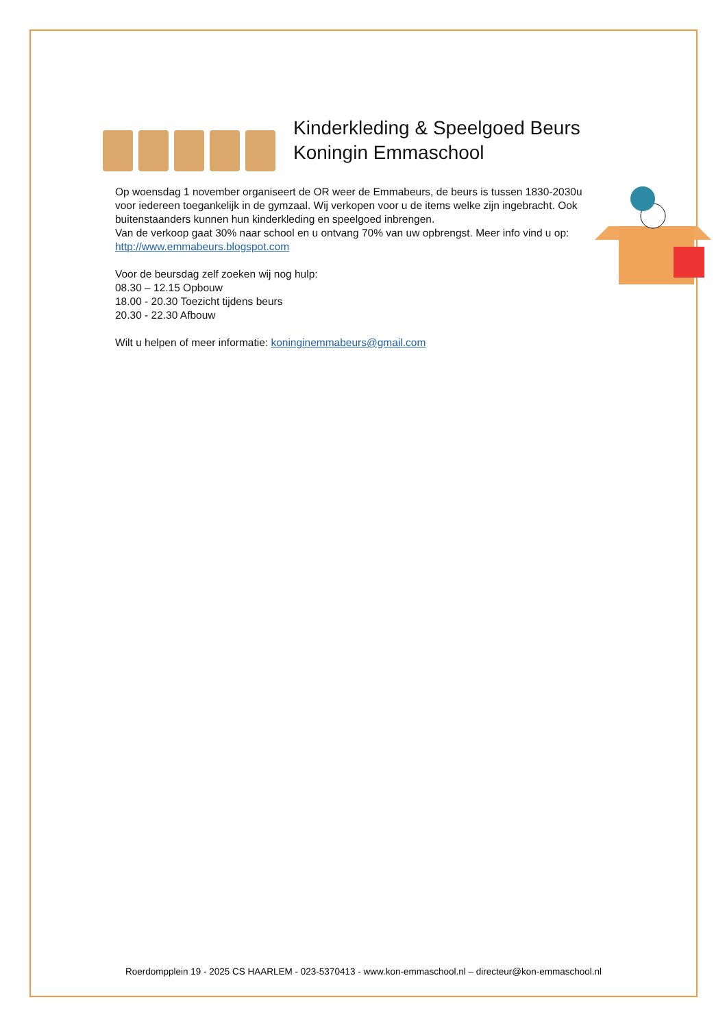Kinderkleding & Speelgoed Beurs
Koningin Emmaschool
Op woensdag 1 november organiseert de OR weer de Emmabeurs, de beurs is tussen 1830-2030u voor iedereen toegankelijk in de gymzaal. Wij verkopen voor u de items welke zijn ingebracht. Ook buitenstaanders kunnen hun kinderkleding en speelgoed inbrengen.
Van de verkoop gaat 30% naar school en u ontvang 70% van uw opbrengst. Meer info vind u op: http://www.emmabeurs.blogspot.com
Voor de beursdag zelf zoeken wij nog hulp:
08.30 – 12.15 Opbouw
18.00 - 20.30 Toezicht tijdens beurs
20.30 - 22.30 Afbouw
Wilt u helpen of meer informatie: koninginemmabeurs@gmail.com
Roerdompplein 19 - 2025 CS HAARLEM - 023-5370413 - www.kon-emmaschool.nl – directeur@kon-emmaschool.nl